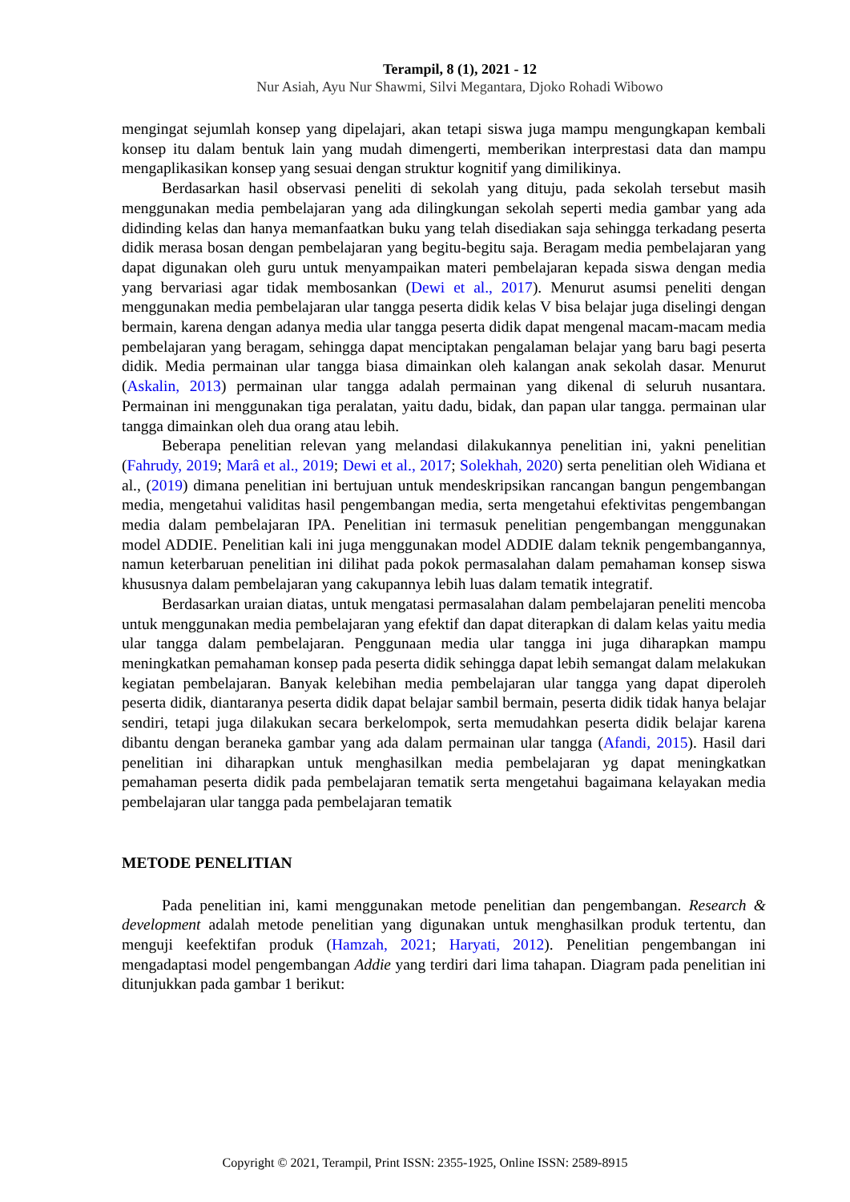Terampil, 8 (1), 2021 - 12
Nur Asiah, Ayu Nur Shawmi, Silvi Megantara, Djoko Rohadi Wibowo
mengingat sejumlah konsep yang dipelajari, akan tetapi siswa juga mampu mengungkapan kembali konsep itu dalam bentuk lain yang mudah dimengerti, memberikan interprestasi data dan mampu mengaplikasikan konsep yang sesuai dengan struktur kognitif yang dimilikinya.
Berdasarkan hasil observasi peneliti di sekolah yang dituju, pada sekolah tersebut masih menggunakan media pembelajaran yang ada dilingkungan sekolah seperti media gambar yang ada didinding kelas dan hanya memanfaatkan buku yang telah disediakan saja sehingga terkadang peserta didik merasa bosan dengan pembelajaran yang begitu-begitu saja. Beragam media pembelajaran yang dapat digunakan oleh guru untuk menyampaikan materi pembelajaran kepada siswa dengan media yang bervariasi agar tidak membosankan (Dewi et al., 2017). Menurut asumsi peneliti dengan menggunakan media pembelajaran ular tangga peserta didik kelas V bisa belajar juga diselingi dengan bermain, karena dengan adanya media ular tangga peserta didik dapat mengenal macam-macam media pembelajaran yang beragam, sehingga dapat menciptakan pengalaman belajar yang baru bagi peserta didik. Media permainan ular tangga biasa dimainkan oleh kalangan anak sekolah dasar. Menurut (Askalin, 2013) permainan ular tangga adalah permainan yang dikenal di seluruh nusantara. Permainan ini menggunakan tiga peralatan, yaitu dadu, bidak, dan papan ular tangga. permainan ular tangga dimainkan oleh dua orang atau lebih.
Beberapa penelitian relevan yang melandasi dilakukannya penelitian ini, yakni penelitian (Fahrudy, 2019; Marâ et al., 2019; Dewi et al., 2017; Solekhah, 2020) serta penelitian oleh Widiana et al., (2019) dimana penelitian ini bertujuan untuk mendeskripsikan rancangan bangun pengembangan media, mengetahui validitas hasil pengembangan media, serta mengetahui efektivitas pengembangan media dalam pembelajaran IPA. Penelitian ini termasuk penelitian pengembangan menggunakan model ADDIE. Penelitian kali ini juga menggunakan model ADDIE dalam teknik pengembangannya, namun keterbaruan penelitian ini dilihat pada pokok permasalahan dalam pemahaman konsep siswa khususnya dalam pembelajaran yang cakupannya lebih luas dalam tematik integratif.
Berdasarkan uraian diatas, untuk mengatasi permasalahan dalam pembelajaran peneliti mencoba untuk menggunakan media pembelajaran yang efektif dan dapat diterapkan di dalam kelas yaitu media ular tangga dalam pembelajaran. Penggunaan media ular tangga ini juga diharapkan mampu meningkatkan pemahaman konsep pada peserta didik sehingga dapat lebih semangat dalam melakukan kegiatan pembelajaran. Banyak kelebihan media pembelajaran ular tangga yang dapat diperoleh peserta didik, diantaranya peserta didik dapat belajar sambil bermain, peserta didik tidak hanya belajar sendiri, tetapi juga dilakukan secara berkelompok, serta memudahkan peserta didik belajar karena dibantu dengan beraneka gambar yang ada dalam permainan ular tangga (Afandi, 2015). Hasil dari penelitian ini diharapkan untuk menghasilkan media pembelajaran yg dapat meningkatkan pemahaman peserta didik pada pembelajaran tematik serta mengetahui bagaimana kelayakan media pembelajaran ular tangga pada pembelajaran tematik
METODE PENELITIAN
Pada penelitian ini, kami menggunakan metode penelitian dan pengembangan. Research & development adalah metode penelitian yang digunakan untuk menghasilkan produk tertentu, dan menguji keefektifan produk (Hamzah, 2021; Haryati, 2012). Penelitian pengembangan ini mengadaptasi model pengembangan Addie yang terdiri dari lima tahapan. Diagram pada penelitian ini ditunjukkan pada gambar 1 berikut:
Copyright © 2021, Terampil, Print ISSN: 2355-1925, Online ISSN: 2589-8915